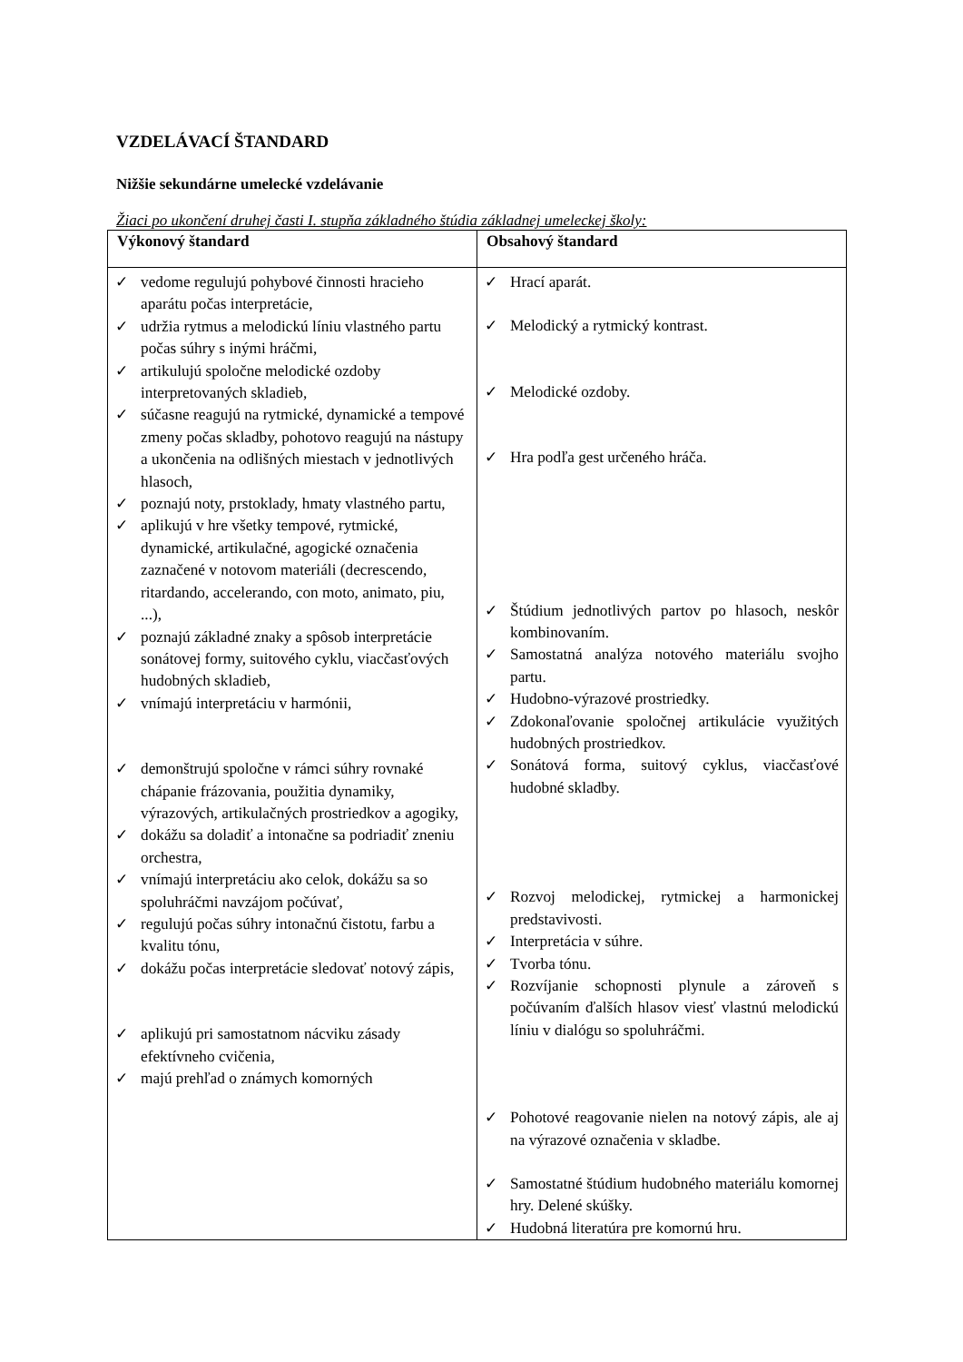VZDELÁVACÍ ŠTANDARD
Nižšie sekundárne umelecké vzdelávanie
Žiaci po ukončení druhej časti I. stupňa základného štúdia základnej umeleckej školy:
| Výkonový štandard | Obsahový štandard |
| --- | --- |
| ✓ vedome regulujú pohybové činnosti hracieho aparátu počas interpretácie, ✓ udržia rytmus a melodickú líniu vlastného partu počas súhry s inými hráčmi, ✓ artikulujú spoločne melodické ozdoby interpretovaných skladieb, ✓ súčasne reagujú na rytmické, dynamické a tempové zmeny počas skladby, pohotovo reagujú na nástupy a ukončenia na odlišných miestach v jednotlivých hlasoch, ✓ poznajú noty, prstoklady, hmaty vlastného partu, ✓ aplikujú v hre všetky tempové, rytmické, dynamické, artikulačné, agogické označenia zaznačené v notovom materiáli (decrescendo, ritardando, accelerando, con moto, animato, piu, ...), ✓ poznajú základné znaky a spôsob interpretácie sonátovej formy, suitového cyklu, viacčasťových hudobných skladieb, ✓ vnímajú interpretáciu v harmónii, ✓ demonštrujú spoločne v rámci súhry rovnaké chápanie frázovania, použitia dynamiky, výrazových, artikulačných prostriedkov a agogiky, ✓ dokážu sa doladiť a intonačne sa podriadiť zneniu orchestra, ✓ vnímajú interpretáciu ako celok, dokážu sa so spoluhráčmi navzájom počúvať, ✓ regulujú počas súhry intonačnú čistotu, farbu a kvalitu tónu, ✓ dokážu počas interpretácie sledovať notový zápis, ✓ aplikujú pri samostatnom nácviku zásady efektívneho cvičenia, ✓ majú prehľad o známych komorných | ✓ Hrací aparát. ✓ Melodický a rytmický kontrast. ✓ Melodické ozdoby. ✓ Hra podľa gest určeného hráča. ✓ Štúdium jednotlivých partov po hlasoch, neskôr kombinovaním. ✓ Samostatná analýza notového materiálu svojho partu. ✓ Hudobno-výrazové prostriedky. ✓ Zdokonaľovanie spoločnej artikulácie využitých hudobných prostriedkov. ✓ Sonátová forma, suitový cyklus, viacčasťové hudobné skladby. ✓ Rozvoj melodickej, rytmickej a harmonickej predstavivosti. ✓ Interpretácia v súhre. ✓ Tvorba tónu. ✓ Rozvíjanie schopnosti plynule a zároveň s počúvaním ďalších hlasov viesť vlastnú melodickú líniu v dialógu so spoluhráčmi. ✓ Pohotové reagovanie nielen na notový zápis, ale aj na výrazové označenia v skladbe. ✓ Samostatné štúdium hudobného materiálu komornej hry. Delené skúšky. ✓ Hudobná literatúra pre komornú hru. |